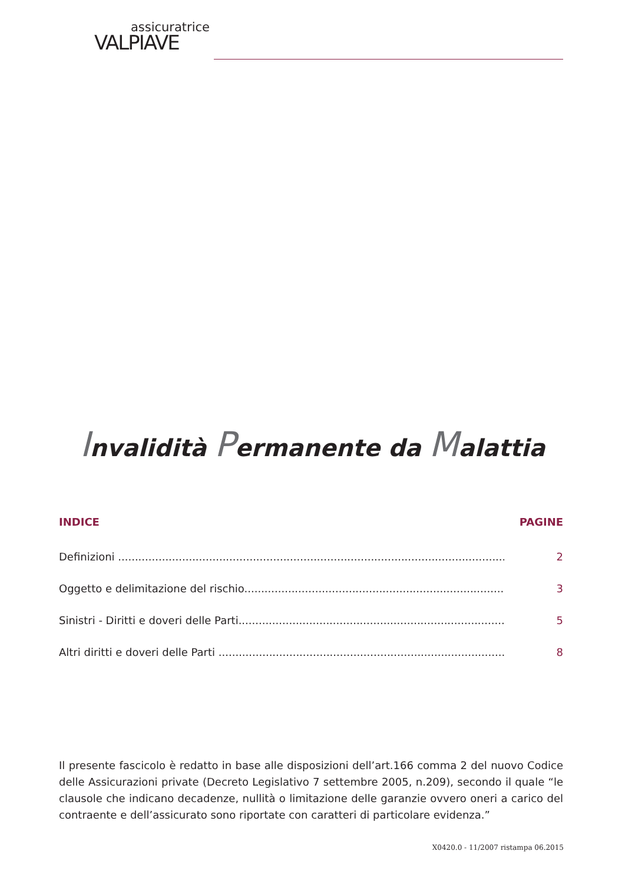assicuratrice
VALPIAVE
Invalidità Permanente da Malattia
INDICE PAGINE
Definizioni ........................................................................................................................... 2
Oggetto e delimitazione del rischio..................................................................................... 3
Sinistri - Diritti e doveri delle Parti....................................................................................... 5
Altri diritti e doveri delle Parti .............................................................................................. 8
Il presente fascicolo è redatto in base alle disposizioni dell’art.166 comma 2 del nuovo Codice delle Assicurazioni private (Decreto Legislativo 7 settembre 2005, n.209), secondo il quale “le clausole che indicano decadenze, nullità o limitazione delle garanzie ovvero oneri a carico del contraente e dell’assicurato sono riportate con caratteri di particolare evidenza.”
X0420.0 - 11/2007 ristampa 06.2015